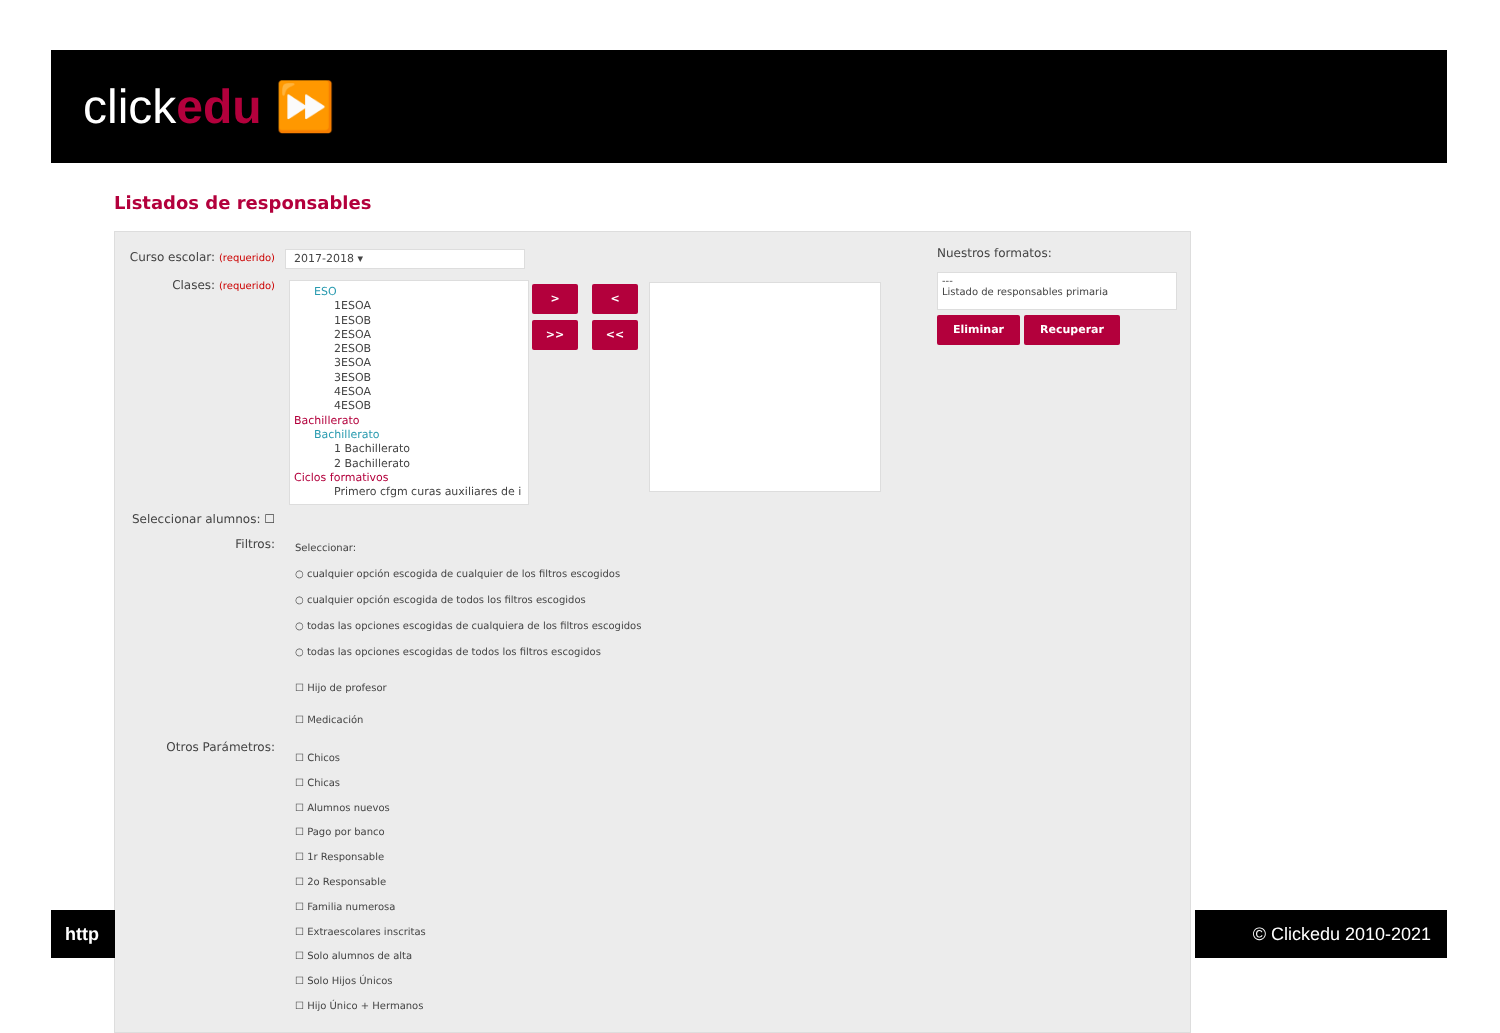clickedu ⏩
Listados de responsables
Curso escolar: (requerido)
2017-2018 ▾
Clases: (requerido)
ESO
1ESOA
1ESOB
2ESOA
2ESOB
3ESOA
3ESOB
4ESOA
4ESOB
Bachillerato
Bachillerato
1 Bachillerato
2 Bachillerato
Ciclos formativos
Primero cfgm curas auxiliares de i
> <
>> <<
Nuestros formatos:
---
Listado de responsables primaria
Eliminar Recuperar
Seleccionar alumnos: ☐
Filtros: Seleccionar:
○ cualquier opción escogida de cualquier de los filtros escogidos
○ cualquier opción escogida de todos los filtros escogidos
○ todas las opciones escogidas de cualquiera de los filtros escogidos
○ todas las opciones escogidas de todos los filtros escogidos
☐ Hijo de profesor
☐ Medicación
Otros Parámetros:
☐ Chicos
☐ Chicas
☐ Alumnos nuevos
☐ Pago por banco
☐ 1r Responsable
☐ 2o Responsable
☐ Familia numerosa
☐ Extraescolares inscritas
☐ Solo alumnos de alta
☐ Solo Hijos Únicos
☐ Hijo Único + Hermanos
http © Clickedu 2010-2021